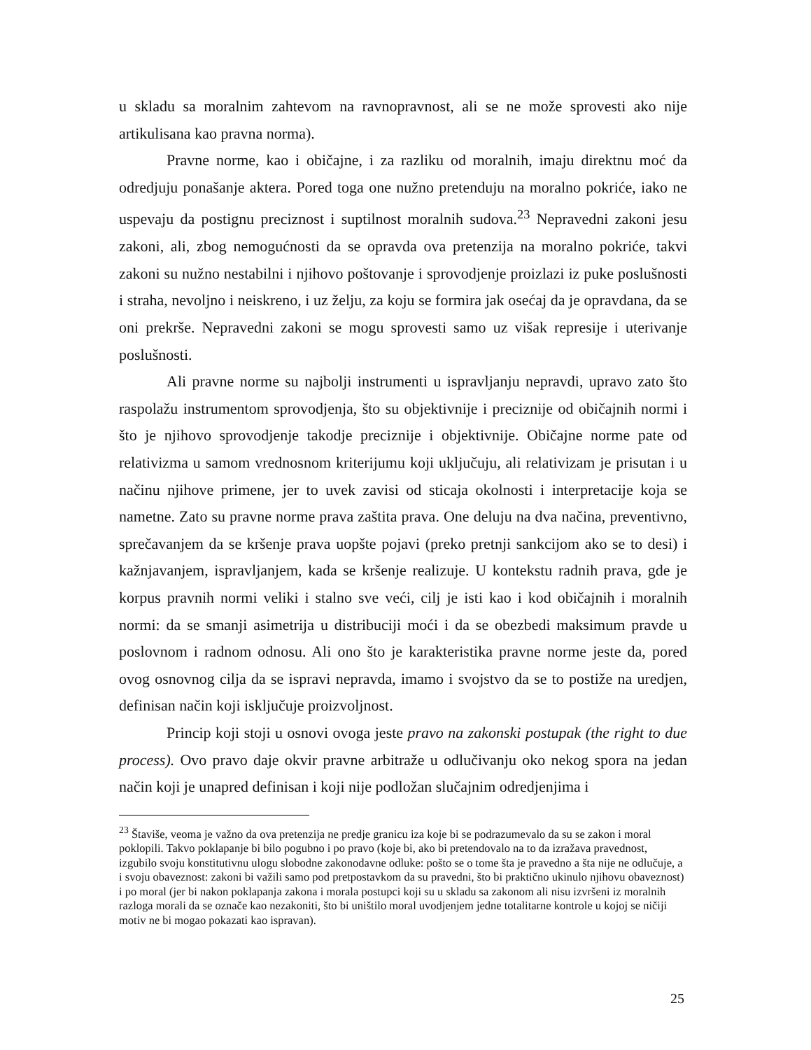u skladu sa moralnim zahtevom na ravnopravnost, ali se ne može sprovesti ako nije artikulisana kao pravna norma).
Pravne norme, kao i običajne, i za razliku od moralnih, imaju direktnu moć da odredjuju ponašanje aktera. Pored toga one nužno pretenduju na moralno pokriće, iako ne uspevaju da postignu preciznost i suptilnost moralnih sudova.<sup>23</sup> Nepravedni zakoni jesu zakoni, ali, zbog nemogućnosti da se opravda ova pretenzija na moralno pokriće, takvi zakoni su nužno nestabilni i njihovo poštovanje i sprovodjenje proizlazi iz puke poslušnosti i straha, nevoljno i neiskreno, i uz želju, za koju se formira jak osećaj da je opravdana, da se oni prekrše. Nepravedni zakoni se mogu sprovesti samo uz višak represije i uterivanje poslušnosti.
Ali pravne norme su najbolji instrumenti u ispravljanju nepravdi, upravo zato što raspolažu instrumentom sprovodjenja, što su objektivnije i preciznije od običajnih normi i što je njihovo sprovodjenje takodje preciznije i objektivnije. Običajne norme pate od relativizma u samom vrednosnom kriterijumu koji uključuju, ali relativizam je prisutan i u načinu njihove primene, jer to uvek zavisi od sticaja okolnosti i interpretacije koja se nametne. Zato su pravne norme prava zaštita prava. One deluju na dva načina, preventivno, sprečavanjem da se kršenje prava uopšte pojavi (preko pretnji sankcijom ako se to desi) i kažnjavanjem, ispravljanjem, kada se kršenje realizuje. U kontekstu radnih prava, gde je korpus pravnih normi veliki i stalno sve veći, cilj je isti kao i kod običajnih i moralnih normi: da se smanji asimetrija u distribuciji moći i da se obezbedi maksimum pravde u poslovnom i radnom odnosu. Ali ono što je karakteristika pravne norme jeste da, pored ovog osnovnog cilja da se ispravi nepravda, imamo i svojstvo da se to postiže na uredjen, definisan način koji isključuje proizvoljnost.
Princip koji stoji u osnovi ovoga jeste pravo na zakonski postupak (the right to due process). Ovo pravo daje okvir pravne arbitraže u odlučivanju oko nekog spora na jedan način koji je unapred definisan i koji nije podložan slučajnim odredjenjima i
<sup>23</sup> Štaviše, veoma je važno da ova pretenzija ne predje granicu iza koje bi se podrazumevalo da su se zakon i moral poklopili. Takvo poklapanje bi bilo pogubno i po pravo (koje bi, ako bi pretendovalo na to da izražava pravednost, izgubilo svoju konstitutivnu ulogu slobodne zakonodavne odluke: pošto se o tome šta je pravedno a šta nije ne odlučuje, a i svoju obaveznost: zakoni bi važili samo pod pretpostavkom da su pravedni, što bi praktično ukinulo njihovu obaveznost) i po moral (jer bi nakon poklapanja zakona i morala postupci koji su u skladu sa zakonom ali nisu izvršeni iz moralnih razloga morali da se označe kao nezakoniti, što bi uništilo moral uvodjenjem jedne totalitarne kontrole u kojoj se ničiji motiv ne bi mogao pokazati kao ispravan).
25